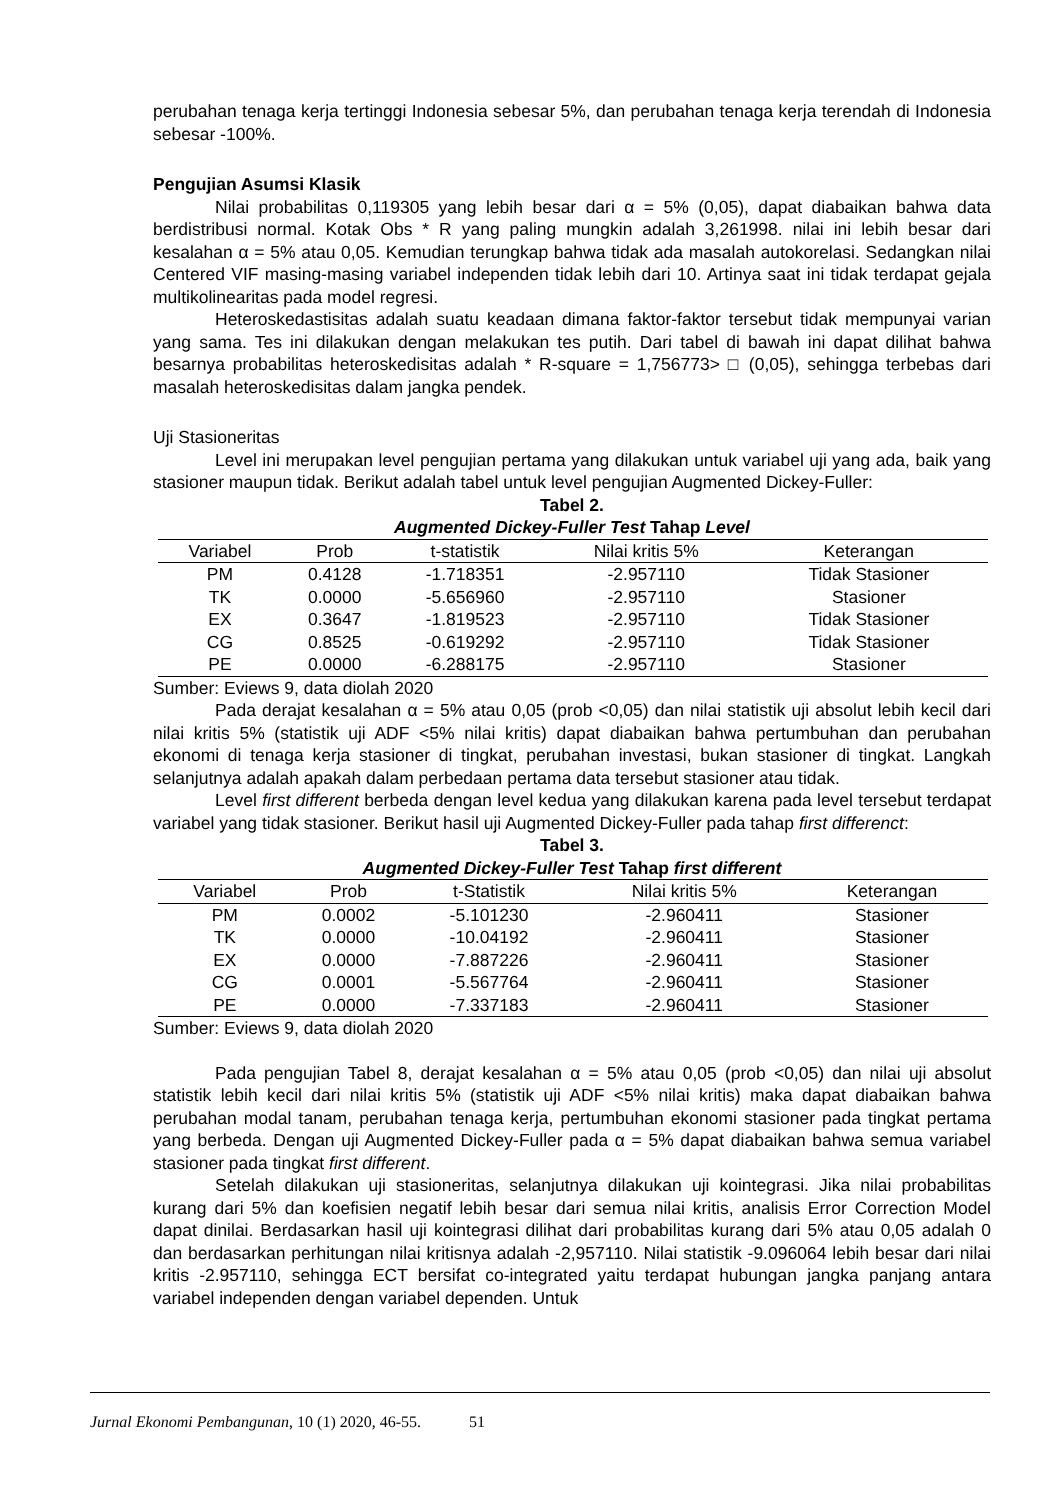perubahan tenaga kerja tertinggi Indonesia sebesar 5%, dan perubahan tenaga kerja terendah di Indonesia sebesar -100%.
Pengujian Asumsi Klasik
Nilai probabilitas 0,119305 yang lebih besar dari α = 5% (0,05), dapat diabaikan bahwa data berdistribusi normal. Kotak Obs * R yang paling mungkin adalah 3,261998. nilai ini lebih besar dari kesalahan α = 5% atau 0,05. Kemudian terungkap bahwa tidak ada masalah autokorelasi. Sedangkan nilai Centered VIF masing-masing variabel independen tidak lebih dari 10. Artinya saat ini tidak terdapat gejala multikolinearitas pada model regresi.
Heteroskedastisitas adalah suatu keadaan dimana faktor-faktor tersebut tidak mempunyai varian yang sama. Tes ini dilakukan dengan melakukan tes putih. Dari tabel di bawah ini dapat dilihat bahwa besarnya probabilitas heteroskedisitas adalah * R-square = 1,756773> □ (0,05), sehingga terbebas dari masalah heteroskedisitas dalam jangka pendek.
Uji Stasioneritas
Level ini merupakan level pengujian pertama yang dilakukan untuk variabel uji yang ada, baik yang stasioner maupun tidak. Berikut adalah tabel untuk level pengujian Augmented Dickey-Fuller:
Tabel 2.
Augmented Dickey-Fuller Test Tahap Level
| Variabel | Prob | t-statistik | Nilai kritis 5% | Keterangan |
| --- | --- | --- | --- | --- |
| PM | 0.4128 | -1.718351 | -2.957110 | Tidak Stasioner |
| TK | 0.0000 | -5.656960 | -2.957110 | Stasioner |
| EX | 0.3647 | -1.819523 | -2.957110 | Tidak Stasioner |
| CG | 0.8525 | -0.619292 | -2.957110 | Tidak Stasioner |
| PE | 0.0000 | -6.288175 | -2.957110 | Stasioner |
Sumber: Eviews 9, data diolah 2020
Pada derajat kesalahan α = 5% atau 0,05 (prob <0,05) dan nilai statistik uji absolut lebih kecil dari nilai kritis 5% (statistik uji ADF <5% nilai kritis) dapat diabaikan bahwa pertumbuhan dan perubahan ekonomi di tenaga kerja stasioner di tingkat, perubahan investasi, bukan stasioner di tingkat. Langkah selanjutnya adalah apakah dalam perbedaan pertama data tersebut stasioner atau tidak.
Level first different berbeda dengan level kedua yang dilakukan karena pada level tersebut terdapat variabel yang tidak stasioner. Berikut hasil uji Augmented Dickey-Fuller pada tahap first differenct:
Tabel 3.
Augmented Dickey-Fuller Test Tahap first different
| Variabel | Prob | t-Statistik | Nilai kritis 5% | Keterangan |
| --- | --- | --- | --- | --- |
| PM | 0.0002 | -5.101230 | -2.960411 | Stasioner |
| TK | 0.0000 | -10.04192 | -2.960411 | Stasioner |
| EX | 0.0000 | -7.887226 | -2.960411 | Stasioner |
| CG | 0.0001 | -5.567764 | -2.960411 | Stasioner |
| PE | 0.0000 | -7.337183 | -2.960411 | Stasioner |
Sumber: Eviews 9, data diolah 2020
Pada pengujian Tabel 8, derajat kesalahan α = 5% atau 0,05 (prob <0,05) dan nilai uji absolut statistik lebih kecil dari nilai kritis 5% (statistik uji ADF <5% nilai kritis) maka dapat diabaikan bahwa perubahan modal tanam, perubahan tenaga kerja, pertumbuhan ekonomi stasioner pada tingkat pertama yang berbeda. Dengan uji Augmented Dickey-Fuller pada α = 5% dapat diabaikan bahwa semua variabel stasioner pada tingkat first different.
Setelah dilakukan uji stasioneritas, selanjutnya dilakukan uji kointegrasi. Jika nilai probabilitas kurang dari 5% dan koefisien negatif lebih besar dari semua nilai kritis, analisis Error Correction Model dapat dinilai. Berdasarkan hasil uji kointegrasi dilihat dari probabilitas kurang dari 5% atau 0,05 adalah 0 dan berdasarkan perhitungan nilai kritisnya adalah -2,957110. Nilai statistik -9.096064 lebih besar dari nilai kritis -2.957110, sehingga ECT bersifat co-integrated yaitu terdapat hubungan jangka panjang antara variabel independen dengan variabel dependen. Untuk
Jurnal Ekonomi Pembangunan, 10 (1) 2020, 46-55. 51